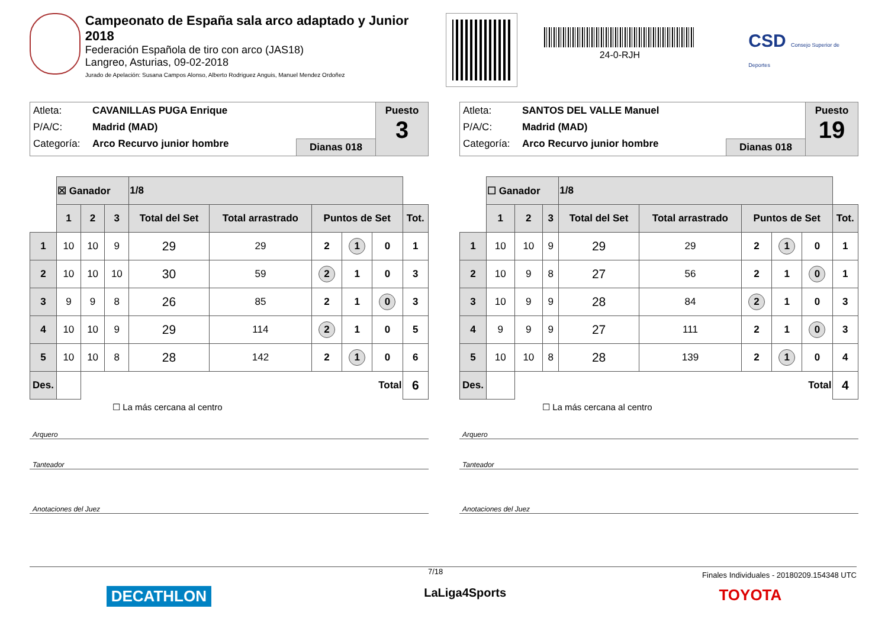Campeonato de España sala arco adaptado y Junior 2018
Federación Española de tiro con arco (JAS18)
Langreo, Asturias, 09-02-2018
Jurado de Apelación: Susana Campos Alonso, Alberto Rodriguez Anguis, Manuel Mendez Ordoñez
24-0-RJH
CSD Consejo Superior de Deportes
Atleta: CAVANILLAS PUGA Enrique
P/A/C: Madrid (MAD)
Categoría: Arco Recurvo junior hombre
Dianas 018 Puesto
3
| | ☒ Ganador | | | 1/8 | | | | | |
| | 1 | 2 | 3 | Total del Set | Total arrastrado | Puntos de Set | | | Tot. |
| 1 | 10 | 10 | 9 | 29 | 29 | 2 | 1 | 0 | 1 |
| 2 | 10 | 10 | 10 | 30 | 59 | 2 | 1 | 0 | 3 |
| 3 | 9 | 9 | 8 | 26 | 85 | 2 | 1 | 0 | 3 |
| 4 | 10 | 10 | 9 | 29 | 114 | 2 | 1 | 0 | 5 |
| 5 | 10 | 10 | 8 | 28 | 142 | 2 | 1 | 0 | 6 |
| Des. | | Total | | | | | | | 6 |
☐ La más cercana al centro
Arquero
Tanteador
Anotaciones del Juez
Atleta: SANTOS DEL VALLE Manuel
P/A/C: Madrid (MAD)
Categoría: Arco Recurvo junior hombre
Dianas 018 Puesto
19
| | ☐ Ganador | | | 1/8 | | | | | |
| | 1 | 2 | 3 | Total del Set | Total arrastrado | Puntos de Set | | | Tot. |
| 1 | 10 | 10 | 9 | 29 | 29 | 2 | 1 | 0 | 1 |
| 2 | 10 | 9 | 8 | 27 | 56 | 2 | 1 | 0 | 1 |
| 3 | 10 | 9 | 9 | 28 | 84 | 2 | 1 | 0 | 3 |
| 4 | 9 | 9 | 9 | 27 | 111 | 2 | 1 | 0 | 3 |
| 5 | 10 | 10 | 8 | 28 | 139 | 2 | 1 | 0 | 4 |
| Des. | | Total | | | | | | | 4 |
☐ La más cercana al centro
Arquero
Tanteador
Anotaciones del Juez
7/18 Finales Individuales - 20180209.154348 UTC
DECATHLON LaLiga4Sports TOYOTA